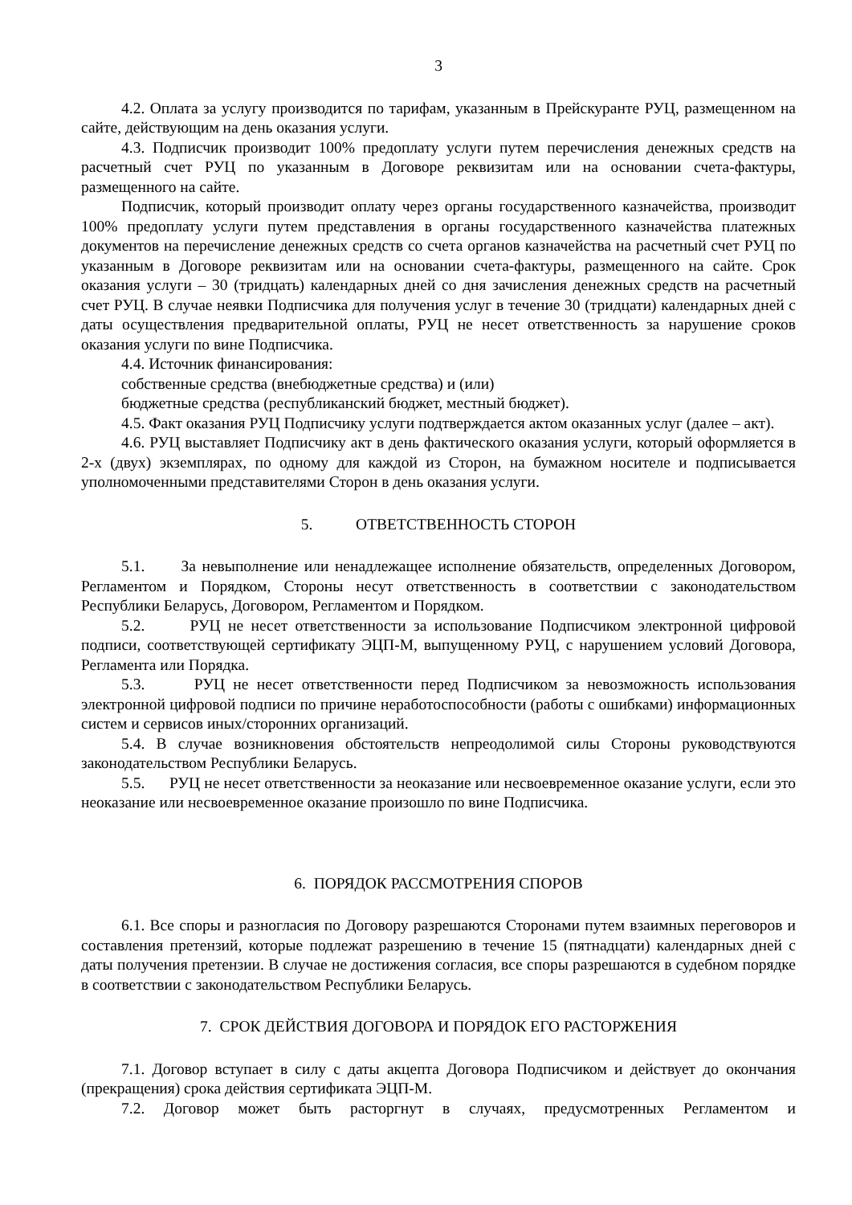3
4.2. Оплата за услугу производится по тарифам, указанным в Прейскуранте РУЦ, размещенном на сайте, действующим на день оказания услуги.
4.3. Подписчик производит 100% предоплату услуги путем перечисления денежных средств на расчетный счет РУЦ по указанным в Договоре реквизитам или на основании счета-фактуры, размещенного на сайте.
Подписчик, который производит оплату через органы государственного казначейства, производит 100% предоплату услуги путем представления в органы государственного казначейства платежных документов на перечисление денежных средств со счета органов казначейства на расчетный счет РУЦ по указанным в Договоре реквизитам или на основании счета-фактуры, размещенного на сайте. Срок оказания услуги – 30 (тридцать) календарных дней со дня зачисления денежных средств на расчетный счет РУЦ. В случае неявки Подписчика для получения услуг в течение 30 (тридцати) календарных дней с даты осуществления предварительной оплаты, РУЦ не несет ответственность за нарушение сроков оказания услуги по вине Подписчика.
4.4. Источник финансирования:
собственные средства (внебюджетные средства) и (или)
бюджетные средства (республиканский бюджет, местный бюджет).
4.5. Факт оказания РУЦ Подписчику услуги подтверждается актом оказанных услуг (далее – акт).
4.6. РУЦ выставляет Подписчику акт в день фактического оказания услуги, который оформляется в 2-х (двух) экземплярах, по одному для каждой из Сторон, на бумажном носителе и подписывается уполномоченными представителями Сторон в день оказания услуги.
5. ОТВЕТСТВЕННОСТЬ СТОРОН
5.1. За невыполнение или ненадлежащее исполнение обязательств, определенных Договором, Регламентом и Порядком, Стороны несут ответственность в соответствии с законодательством Республики Беларусь, Договором, Регламентом и Порядком.
5.2. РУЦ не несет ответственности за использование Подписчиком электронной цифровой подписи, соответствующей сертификату ЭЦП-М, выпущенному РУЦ, с нарушением условий Договора, Регламента или Порядка.
5.3. РУЦ не несет ответственности перед Подписчиком за невозможность использования электронной цифровой подписи по причине неработоспособности (работы с ошибками) информационных систем и сервисов иных/сторонних организаций.
5.4. В случае возникновения обстоятельств непреодолимой силы Стороны руководствуются законодательством Республики Беларусь.
5.5. РУЦ не несет ответственности за неоказание или несвоевременное оказание услуги, если это неоказание или несвоевременное оказание произошло по вине Подписчика.
6. ПОРЯДОК РАССМОТРЕНИЯ СПОРОВ
6.1. Все споры и разногласия по Договору разрешаются Сторонами путем взаимных переговоров и составления претензий, которые подлежат разрешению в течение 15 (пятнадцати) календарных дней с даты получения претензии. В случае не достижения согласия, все споры разрешаются в судебном порядке в соответствии с законодательством Республики Беларусь.
7. СРОК ДЕЙСТВИЯ ДОГОВОРА И ПОРЯДОК ЕГО РАСТОРЖЕНИЯ
7.1. Договор вступает в силу с даты акцепта Договора Подписчиком и действует до окончания (прекращения) срока действия сертификата ЭЦП-М.
7.2. Договор может быть расторгнут в случаях, предусмотренных Регламентом и